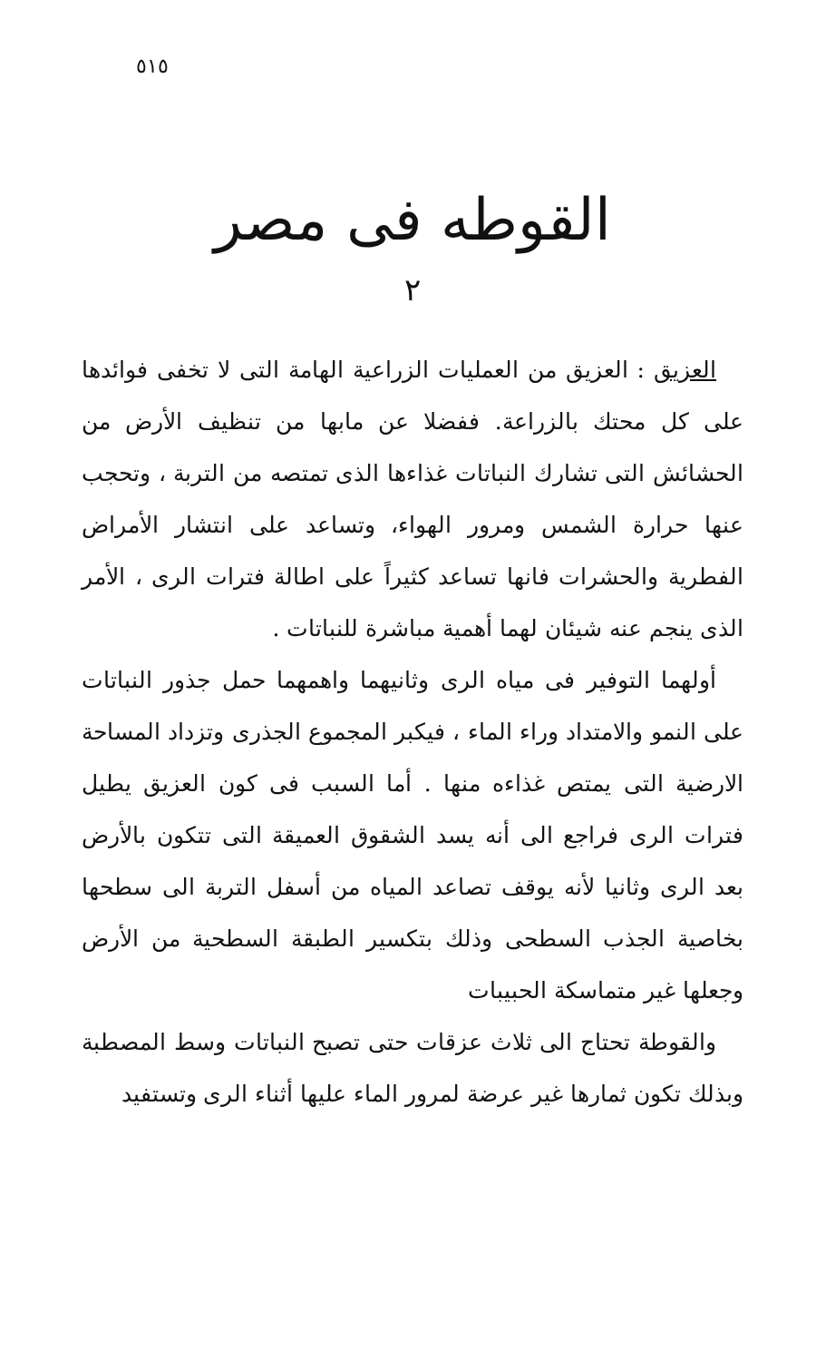٥١٥
القوطه فى مصر
٢
العزيق : العزيق من العمليات الزراعية الهامة التى لا تخفى فوائدها على كل محتك بالزراعة. ففضلا عن مابها من تنظيف الأرض من الحشائش التى تشارك النباتات غذاءها الذى تمتصه من التربة ، وتحجب عنها حرارة الشمس ومرور الهواء، وتساعد على انتشار الأمراض الفطرية والحشرات فانها تساعد كثيراً على اطالة فترات الرى ، الأمر الذى ينجم عنه شيئان لهما أهمية مباشرة للنباتات .
أولهما التوفير فى مياه الرى وثانيهما واهمهما حمل جذور النباتات على النمو والامتداد وراء الماء ، فيكبر المجموع الجذرى وتزداد المساحة الارضية التى يمتص غذاءه منها . أما السبب فى كون العزيق يطيل فترات الرى فراجع الى أنه يسد الشقوق العميقة التى تتكون بالأرض بعد الرى وثانيا لأنه يوقف تصاعد المياه من أسفل التربة الى سطحها بخاصية الجذب السطحى وذلك بتكسير الطبقة السطحية من الأرض وجعلها غير متماسكة الحبيبات
والقوطة تحتاج الى ثلاث عزقات حتى تصبح النباتات وسط المصطبة وبذلك تكون ثمارها غير عرضة لمرور الماء عليها أثناء الرى وتستفيد